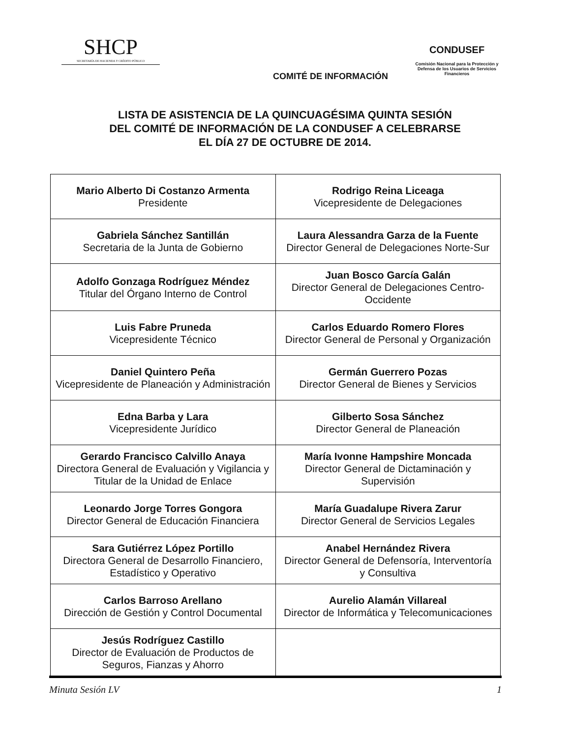SHCP
SECRETARÍA DE HACIENDA Y CRÉDITO PÚBLICO
COMITÉ DE INFORMACIÓN
CONDUSEF
Comisión Nacional para la Protección y Defensa de los Usuarios de Servicios Financieros
LISTA DE ASISTENCIA DE LA QUINCUAGÉSIMA QUINTA SESIÓN
DEL COMITÉ DE INFORMACIÓN DE LA CONDUSEF A CELEBRARSE
EL DÍA 27 DE OCTUBRE DE 2014.
| Mario Alberto Di Costanzo Armenta Presidente | Rodrigo Reina Liceaga Vicepresidente de Delegaciones |
| Gabriela Sánchez Santillán Secretaria de la Junta de Gobierno | Laura Alessandra Garza de la Fuente Director General de Delegaciones Norte-Sur |
| Adolfo Gonzaga Rodríguez Méndez Titular del Órgano Interno de Control | Juan Bosco García Galán Director General de Delegaciones Centro- Occidente |
| Luis Fabre Pruneda Vicepresidente Técnico | Carlos Eduardo Romero Flores Director General de Personal y Organización |
| Daniel Quintero Peña Vicepresidente de Planeación y Administración | Germán Guerrero Pozas Director General de Bienes y Servicios |
| Edna Barba y Lara Vicepresidente Jurídico | Gilberto Sosa Sánchez Director General de Planeación |
| Gerardo Francisco Calvillo Anaya Directora General de Evaluación y Vigilancia y Titular de la Unidad de Enlace | María Ivonne Hampshire Moncada Director General de Dictaminación y Supervisión |
| Leonardo Jorge Torres Gongora Director General de Educación Financiera | María Guadalupe Rivera Zarur Director General de Servicios Legales |
| Sara Gutiérrez López Portillo Directora General de Desarrollo Financiero, Estadístico y Operativo | Anabel Hernández Rivera Director General de Defensoría, Interventoría y Consultiva |
| Carlos Barroso Arellano Dirección de Gestión y Control Documental | Aurelio Alamán Villareal Director de Informática y Telecomunicaciones |
| Jesús Rodríguez Castillo Director de Evaluación de Productos de Seguros, Fianzas y Ahorro | |
Minuta Sesión LV 1